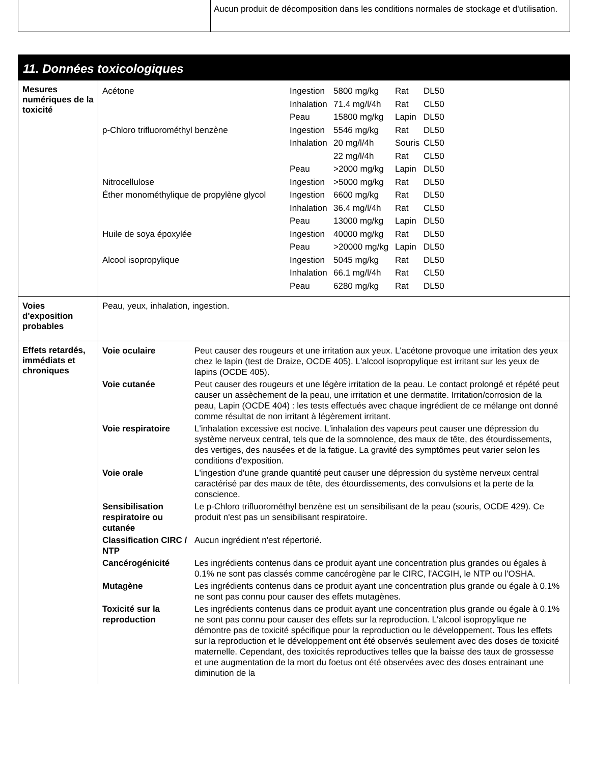| | Aucun produit de décomposition dans les conditions normales de stockage et d'utilisation. |
11. Données toxicologiques
| Mesures numériques de la toxicité | / Acétone / Ingestion / 5800 mg/kg / Rat / DL50 / / / Inhalation / 71.4 mg/l/4h / Rat / CL50 / / / Peau / 15800 mg/kg / Lapin / DL50 / / p-Chloro trifluorométhyl benzène / Ingestion / 5546 mg/kg / Rat / DL50 / / / Inhalation / 20 mg/l/4h / Souris / CL50 / / / / 22 mg/l/4h / Rat / CL50 / / / Peau / >2000 mg/kg / Lapin / DL50 / / Nitrocellulose / Ingestion / >5000 mg/kg / Rat / DL50 / / Éther monométhylique de propylène glycol / Ingestion / 6600 mg/kg / Rat / DL50 / / / Inhalation / 36.4 mg/l/4h / Rat / CL50 / / / Peau / 13000 mg/kg / Lapin / DL50 / / Huile de soya époxylée / Ingestion / 40000 mg/kg / Rat / DL50 / / / Peau / >20000 mg/kg / Lapin / DL50 / / Alcool isopropylique / Ingestion / 5045 mg/kg / Rat / DL50 / / / Inhalation / 66.1 mg/l/4h / Rat / CL50 / / / Peau / 6280 mg/kg / Rat / DL50 / |
| Voies d'exposition probables | Peau, yeux, inhalation, ingestion. |
| Effets retardés, immédiats et chroniques | / Voie oculaire / Peut causer des rougeurs et une irritation aux yeux. L'acétone provoque une irritation des yeux chez le lapin (test de Draize, OCDE 405). L'alcool isopropylique est irritant sur les yeux de lapins (OCDE 405). / / Voie cutanée / Peut causer des rougeurs et une légère irritation de la peau. Le contact prolongé et répété peut causer un assèchement de la peau, une irritation et une dermatite. Irritation/corrosion de la peau, Lapin (OCDE 404) : les tests effectués avec chaque ingrédient de ce mélange ont donné comme résultat de non irritant à légèrement irritant. / / Voie respiratoire / L'inhalation excessive est nocive. L'inhalation des vapeurs peut causer une dépression du système nerveux central, tels que de la somnolence, des maux de tête, des étourdissements, des vertiges, des nausées et de la fatigue. La gravité des symptômes peut varier selon les conditions d'exposition. / / Voie orale / L'ingestion d'une grande quantité peut causer une dépression du système nerveux central caractérisé par des maux de tête, des étourdissements, des convulsions et la perte de la conscience. / / Sensibilisation respiratoire ou cutanée / Le p-Chloro trifluorométhyl benzène est un sensibilisant de la peau (souris, OCDE 429). Ce produit n'est pas un sensibilisant respiratoire. / / Classification CIRC / NTP / Aucun ingrédient n'est répertorié. / / Cancérogénicité / Les ingrédients contenus dans ce produit ayant une concentration plus grandes ou égales à 0.1% ne sont pas classés comme cancérogène par le CIRC, l'ACGIH, le NTP ou l'OSHA. / / Mutagène / Les ingrédients contenus dans ce produit ayant une concentration plus grande ou égale à 0.1% ne sont pas connu pour causer des effets mutagènes. / / Toxicité sur la reproduction / Les ingrédients contenus dans ce produit ayant une concentration plus grande ou égale à 0.1% ne sont pas connu pour causer des effets sur la reproduction. L'alcool isopropylique ne démontre pas de toxicité spécifique pour la reproduction ou le développement. Tous les effets sur la reproduction et le développement ont été observés seulement avec des doses de toxicité maternelle. Cependant, des toxicités reproductives telles que la baisse des taux de grossesse et une augmentation de la mort du foetus ont été observées avec des doses entrainant une diminution de la / |